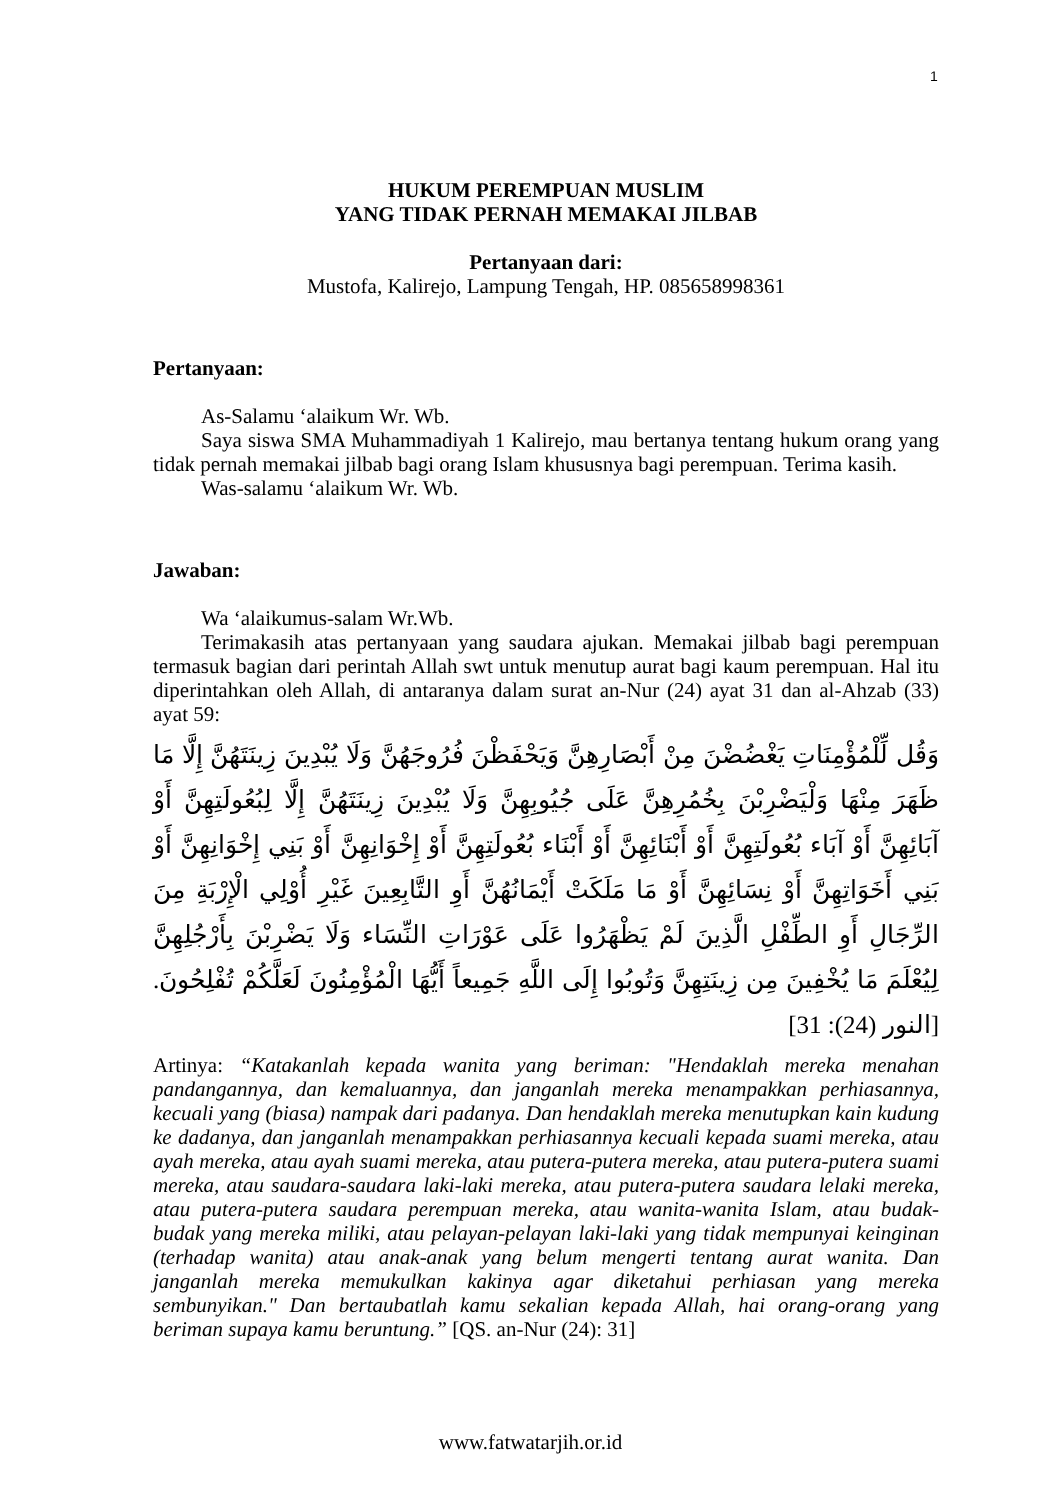1
HUKUM PEREMPUAN MUSLIM
YANG TIDAK PERNAH MEMAKAI JILBAB
Pertanyaan dari:
Mustofa, Kalirejo, Lampung Tengah, HP. 085658998361
Pertanyaan:
As-Salamu ‘alaikum Wr. Wb.
Saya siswa SMA Muhammadiyah 1 Kalirejo, mau bertanya tentang hukum orang yang tidak pernah memakai jilbab bagi orang Islam khususnya bagi perempuan. Terima kasih.
Was-salamu ‘alaikum Wr. Wb.
Jawaban:
Wa ‘alaikumus-salam Wr.Wb.
Terimakasih atas pertanyaan yang saudara ajukan. Memakai jilbab bagi perempuan termasuk bagian dari perintah Allah swt untuk menutup aurat bagi kaum perempuan. Hal itu diperintahkan oleh Allah, di antaranya dalam surat an-Nur (24) ayat 31 dan al-Ahzab (33) ayat 59:
وَقُل لِّلْمُؤْمِنَاتِ يَغْضُضْنَ مِنْ أَبْصَارِهِنَّ وَيَحْفَظْنَ فُرُوجَهُنَّ وَلَا يُبْدِينَ زِينَتَهُنَّ إِلَّا مَا ظَهَرَ مِنْهَا وَلْيَضْرِبْنَ بِخُمُرِهِنَّ عَلَى جُيُوبِهِنَّ وَلَا يُبْدِينَ زِينَتَهُنَّ إِلَّا لِبُعُولَتِهِنَّ أَوْ آبَائِهِنَّ أَوْ آبَاء بُعُولَتِهِنَّ أَوْ أَبْنَائِهِنَّ أَوْ أَبْنَاء بُعُولَتِهِنَّ أَوْ إِخْوَانِهِنَّ أَوْ بَنِي إِخْوَانِهِنَّ أَوْ بَنِي أَخَوَاتِهِنَّ أَوْ نِسَائِهِنَّ أَوْ مَا مَلَكَتْ أَيْمَانُهُنَّ أَوِ التَّابِعِينَ غَيْرِ أُوْلِي الْإِرْبَةِ مِنَ الرِّجَالِ أَوِ الطِّفْلِ الَّذِينَ لَمْ يَظْهَرُوا عَلَى عَوْرَاتِ النِّسَاء وَلَا يَضْرِبْنَ بِأَرْجُلِهِنَّ لِيُعْلَمَ مَا يُخْفِينَ مِن زِينَتِهِنَّ وَتُوبُوا إِلَى اللَّهِ جَمِيعاً أَيُّهَا الْمُؤْمِنُونَ لَعَلَّكُمْ تُفْلِحُونَ. [النور (24): 31]
Artinya: “Katakanlah kepada wanita yang beriman: "Hendaklah mereka menahan pandangannya, dan kemaluannya, dan janganlah mereka menampakkan perhiasannya, kecuali yang (biasa) nampak dari padanya. Dan hendaklah mereka menutupkan kain kudung ke dadanya, dan janganlah menampakkan perhiasannya kecuali kepada suami mereka, atau ayah mereka, atau ayah suami mereka, atau putera-putera mereka, atau putera-putera suami mereka, atau saudara-saudara laki-laki mereka, atau putera-putera saudara lelaki mereka, atau putera-putera saudara perempuan mereka, atau wanita-wanita Islam, atau budak-budak yang mereka miliki, atau pelayan-pelayan laki-laki yang tidak mempunyai keinginan (terhadap wanita) atau anak-anak yang belum mengerti tentang aurat wanita. Dan janganlah mereka memukulkan kakinya agar diketahui perhiasan yang mereka sembunyikan." Dan bertaubatlah kamu sekalian kepada Allah, hai orang-orang yang beriman supaya kamu beruntung.” [QS. an-Nur (24): 31]
www.fatwatarjih.or.id